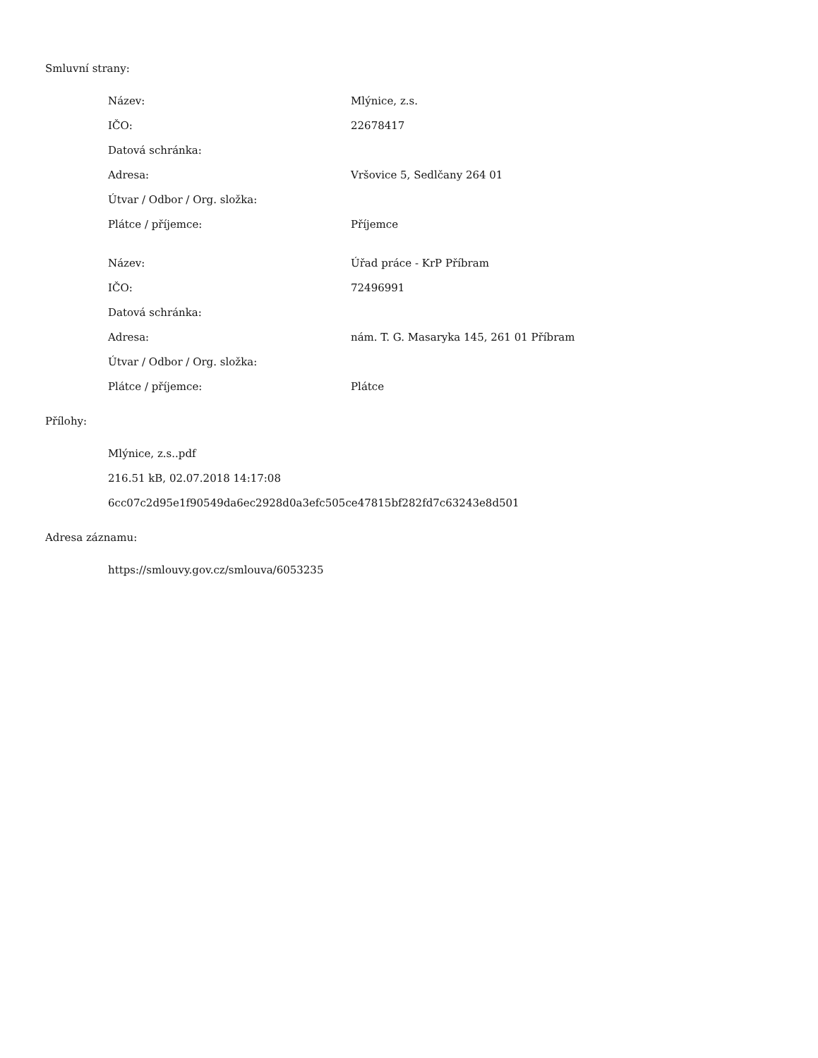Smluvní strany:
| Název: | Mlýnice, z.s. |
| IČO: | 22678417 |
| Datová schránka: | |
| Adresa: | Vršovice 5, Sedlčany 264 01 |
| Útvar / Odbor / Org. složka: | |
| Plátce / příjemce: | Příjemce |
| Název: | Úřad práce - KrP Příbram |
| IČO: | 72496991 |
| Datová schránka: | |
| Adresa: | nám. T. G. Masaryka 145, 261 01 Příbram |
| Útvar / Odbor / Org. složka: | |
| Plátce / příjemce: | Plátce |
Přílohy:
Mlýnice, z.s..pdf
216.51 kB, 02.07.2018 14:17:08
6cc07c2d95e1f90549da6ec2928d0a3efc505ce47815bf282fd7c63243e8d501
Adresa záznamu:
https://smlouvy.gov.cz/smlouva/6053235